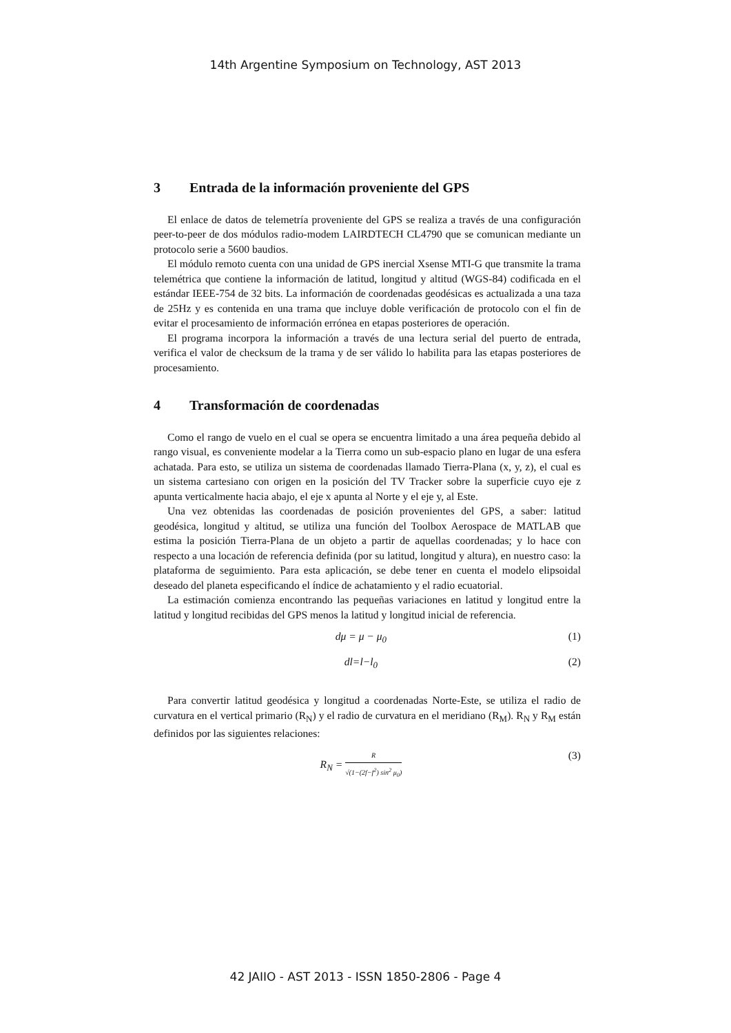14th Argentine Symposium on Technology, AST 2013
3 Entrada de la información proveniente del GPS
El enlace de datos de telemetría proveniente del GPS se realiza a través de una configuración peer-to-peer de dos módulos radio-modem LAIRDTECH CL4790 que se comunican mediante un protocolo serie a 5600 baudios.
El módulo remoto cuenta con una unidad de GPS inercial Xsense MTI-G que transmite la trama telemétrica que contiene la información de latitud, longitud y altitud (WGS-84) codificada en el estándar IEEE-754 de 32 bits. La información de coordenadas geodésicas es actualizada a una taza de 25Hz y es contenida en una trama que incluye doble verificación de protocolo con el fin de evitar el procesamiento de información errónea en etapas posteriores de operación.
El programa incorpora la información a través de una lectura serial del puerto de entrada, verifica el valor de checksum de la trama y de ser válido lo habilita para las etapas posteriores de procesamiento.
4 Transformación de coordenadas
Como el rango de vuelo en el cual se opera se encuentra limitado a una área pequeña debido al rango visual, es conveniente modelar a la Tierra como un sub-espacio plano en lugar de una esfera achatada. Para esto, se utiliza un sistema de coordenadas llamado Tierra-Plana (x, y, z), el cual es un sistema cartesiano con origen en la posición del TV Tracker sobre la superficie cuyo eje z apunta verticalmente hacia abajo, el eje x apunta al Norte y el eje y, al Este.
Una vez obtenidas las coordenadas de posición provenientes del GPS, a saber: latitud geodésica, longitud y altitud, se utiliza una función del Toolbox Aerospace de MATLAB que estima la posición Tierra-Plana de un objeto a partir de aquellas coordenadas; y lo hace con respecto a una locación de referencia definida (por su latitud, longitud y altura), en nuestro caso: la plataforma de seguimiento. Para esta aplicación, se debe tener en cuenta el modelo elipsoidal deseado del planeta especificando el índice de achatamiento y el radio ecuatorial.
La estimación comienza encontrando las pequeñas variaciones en latitud y longitud entre la latitud y longitud recibidas del GPS menos la latitud y longitud inicial de referencia.
dμ = μ − μ<sub>0</sub> (1)
dl=l−l<sub>0</sub> (2)
Para convertir latitud geodésica y longitud a coordenadas Norte-Este, se utiliza el radio de curvatura en el vertical primario (R<sub>N</sub>) y el radio de curvatura en el meridiano (R<sub>M</sub>). R<sub>N</sub> y R<sub>M</sub> están definidos por las siguientes relaciones:
R<sub>N</sub> = R √(1−(2f−f<sup>2</sup>) sin<sup>2</sup> μ<sub>0</sub>)
(3)
42 JAIIO - AST 2013 - ISSN 1850-2806 - Page 4